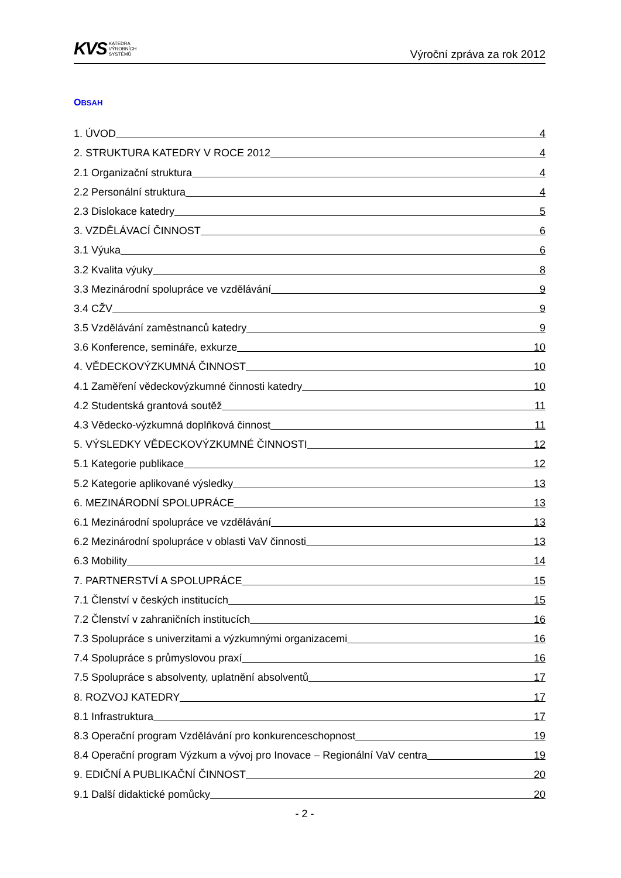KVS KATEDRA
VÝROBNÍCH
SYSTÉMŮ
Výroční zpráva za rok 2012
OBSAH
1. ÚVOD 4
2. STRUKTURA KATEDRY V ROCE 2012 4
2.1 Organizační struktura 4
2.2 Personální struktura 4
2.3 Dislokace katedry 5
3. VZDĚLÁVACÍ ČINNOST 6
3.1 Výuka 6
3.2 Kvalita výuky 8
3.3 Mezinárodní spolupráce ve vzdělávání 9
3.4 CŽV 9
3.5 Vzdělávání zaměstnanců katedry 9
3.6 Konference, semináře, exkurze 10
4. VĚDECKOVÝZKUMNÁ ČINNOST 10
4.1 Zaměření vědeckovýzkumné činnosti katedry 10
4.2 Studentská grantová soutěž 11
4.3 Vědecko-výzkumná doplňková činnost 11
5. VÝSLEDKY VĚDECKOVÝZKUMNÉ ČINNOSTI 12
5.1 Kategorie publikace 12
5.2 Kategorie aplikované výsledky 13
6. MEZINÁRODNÍ SPOLUPRÁCE 13
6.1 Mezinárodní spolupráce ve vzdělávání 13
6.2 Mezinárodní spolupráce v oblasti VaV činnosti 13
6.3 Mobility 14
7. PARTNERSTVÍ A SPOLUPRÁCE 15
7.1 Členství v českých institucích 15
7.2 Členství v zahraničních institucích 16
7.3 Spolupráce s univerzitami a výzkumnými organizacemi 16
7.4 Spolupráce s průmyslovou praxí 16
7.5 Spolupráce s absolventy, uplatnění absolventů 17
8. ROZVOJ KATEDRY 17
8.1 Infrastruktura 17
8.3 Operační program Vzdělávání pro konkurenceschopnost 19
8.4 Operační program Výzkum a vývoj pro Inovace – Regionální VaV centra 19
9. EDIČNÍ A PUBLIKAČNÍ ČINNOST 20
9.1 Další didaktické pomůcky 20
- 2 -